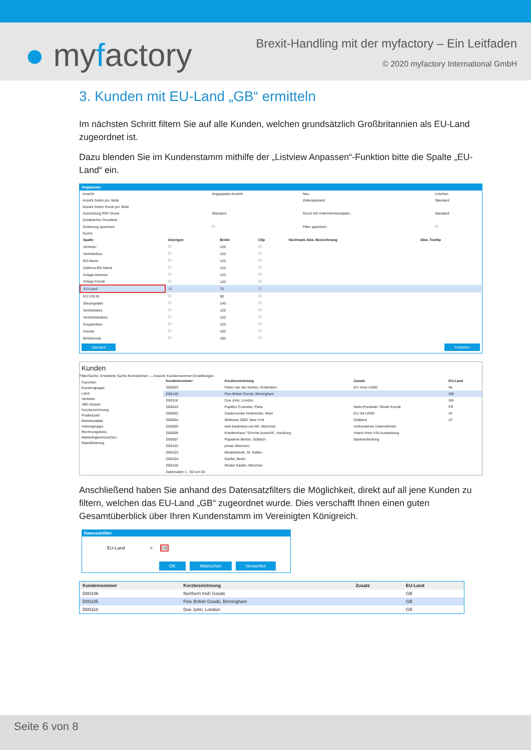● myfactory
Brexit-Handling mit der myfactory – Ein Leitfaden
© 2020 myfactory International GmbH
3. Kunden mit EU-Land „GB“ ermitteln
Im nächsten Schritt filtern Sie auf alle Kunden, welchen grundsätzlich Großbritannien als EU-Land zugeordnet ist.
Dazu blenden Sie im Kundenstamm mithilfe der „Listview Anpassen“-Funktion bitte die Spalte „EU-Land“ ein.
Anpassen
| Ansicht | Angepasste Ansicht | Neu | Löschen |
| Anzahl Zeilen pro Seite | | Zeilenabstand | Standard |
| Anzahl Zeilen Druck pro Seite | | | |
| Ausrichtung PDF-Druck | Standard | Druck mit Unternehmensdaten | Standard |
| Zusätzlicher Drucktext | | | |
| Sortierung speichern | ☐ | Filter speichern | ☐ |
| Suche | | | |
| Spalte | Anzeigen | Breite | Clip | Nochmals Abw. Bezeichnung | Abw. Tooltip |
| --- | --- | --- | --- | --- | --- |
| Vertreter | ☐ | 120 | ☐ | | |
| Vertreterbez. | ☐ | 120 | ☐ | | |
| BS-Name | ☐ | 120 | ☐ | | |
| Address-BS-Name | ☐ | 120 | ☐ | | |
| Anlage Adresse | ☐ | 120 | ☐ | | |
| Anlage Kunde | ☐ | 120 | ☐ | | |
| EU-Land | ☑ | 70 | ☐ | | |
| EU USt.ID | ☐ | 90 | ☐ | | |
| Steuergebiet | ☐ | 140 | ☐ | | |
| Vertriebsbet. | ☐ | 120 | ☐ | | |
| Vertriebsbetbez. | ☐ | 120 | ☐ | | |
| Gruppenbez. | ☐ | 120 | ☐ | | |
| Anrede | ☐ | 100 | ☐ | | |
| Briefanrede | ☐ | 100 | ☐ | | |
Standard Schließen
Kunden
Filter/Suche: Erweiterte Suche Kennzeichen — Ansicht: Kundennummer Einstellungen
Favoriten
Kundengruppe
Land
Vertreter
ABC-Klasse
Kurzbezeichnung
Postleitzahl
Betriebsstätte
Adressgruppe
Rechnungskreis
Marketingkennzeichen
Klassifizierung
| Kundennummer | Kurzbezeichnung | Zusatz | EU-Land |
| --- | --- | --- | --- |
| D00003 | Pieter van der Kerken, Rotterdam | EU ohne UStID | NL |
| D00145 | Fine British Goods, Birmingham | | GB |
| D00118 | Doe John, London | | GB |
| D00010 | Papillon Cosmetic, Paris | Netto-Preisliste / Brutto Kunde | FR |
| D00002 | Gartencenter Hinterhofer, Wien | EU mit UStID | AT |
| D00004 | Wellness 2000, New York | Drittland | AT |
| D00005 | web-kaufmann.net AG, München | verbundenes Unternehmen | |
| D00006 | Krankenhaus "Schöne Aussicht", Hamburg | Inland ohne USt-Ausweisung | |
| D00007 | Papeterie Berber, Süßlach | Bankverbindung | |
| D00102 | privat, München | | |
| D00103 | Musterkunde, St. Gallen | | |
| D00104 | Käufer, Berlin | | |
| D00105 | Muster Käufer, München | | |
| Datensätze 1 - 50 von 64 | | | |
Anschließend haben Sie anhand des Datensatzfilters die Möglichkeit, direkt auf all jene Kunden zu filtern, welchen das EU-Land „GB“ zugeordnet wurde. Dies verschafft Ihnen einen guten Gesamtüberblick über Ihren Kundenstamm im Vereinigten Königreich.
Datensatzfilter
EU-Land = GB
OK Abbrechen Verwerfen
| Kundennummer | Kurzbezeichnung | Zusatz | EU-Land |
| --- | --- | --- | --- |
| D00146 | Northern Irish Goods | | GB |
| D00145 | Fine British Goods, Birmingham | | GB |
| D00118 | Doe John, London | | GB |
Seite 6 von 8